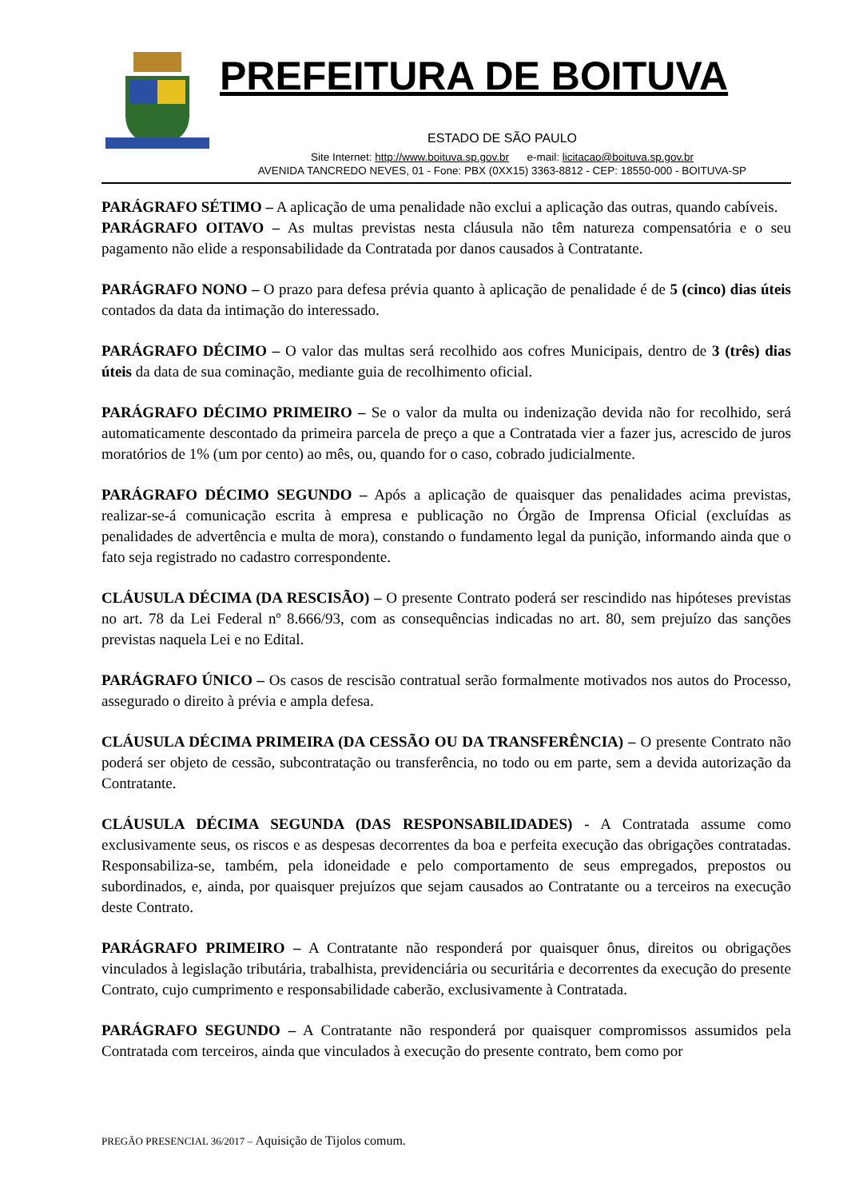PREFEITURA DE BOITUVA
ESTADO DE SÃO PAULO
Site Internet: http://www.boituva.sp.gov.br e-mail: licitacao@boituva.sp.gov.br
AVENIDA TANCREDO NEVES, 01 - Fone: PBX (0XX15) 3363-8812 - CEP: 18550-000 - BOITUVA-SP
PARÁGRAFO SÉTIMO – A aplicação de uma penalidade não exclui a aplicação das outras, quando cabíveis.
PARÁGRAFO OITAVO – As multas previstas nesta cláusula não têm natureza compensatória e o seu pagamento não elide a responsabilidade da Contratada por danos causados à Contratante.
PARÁGRAFO NONO – O prazo para defesa prévia quanto à aplicação de penalidade é de 5 (cinco) dias úteis contados da data da intimação do interessado.
PARÁGRAFO DÉCIMO – O valor das multas será recolhido aos cofres Municipais, dentro de 3 (três) dias úteis da data de sua cominação, mediante guia de recolhimento oficial.
PARÁGRAFO DÉCIMO PRIMEIRO – Se o valor da multa ou indenização devida não for recolhido, será automaticamente descontado da primeira parcela de preço a que a Contratada vier a fazer jus, acrescido de juros moratórios de 1% (um por cento) ao mês, ou, quando for o caso, cobrado judicialmente.
PARÁGRAFO DÉCIMO SEGUNDO – Após a aplicação de quaisquer das penalidades acima previstas, realizar-se-á comunicação escrita à empresa e publicação no Órgão de Imprensa Oficial (excluídas as penalidades de advertência e multa de mora), constando o fundamento legal da punição, informando ainda que o fato seja registrado no cadastro correspondente.
CLÁUSULA DÉCIMA (DA RESCISÃO) – O presente Contrato poderá ser rescindido nas hipóteses previstas no art. 78 da Lei Federal nº 8.666/93, com as consequências indicadas no art. 80, sem prejuízo das sanções previstas naquela Lei e no Edital.
PARÁGRAFO ÚNICO – Os casos de rescisão contratual serão formalmente motivados nos autos do Processo, assegurado o direito à prévia e ampla defesa.
CLÁUSULA DÉCIMA PRIMEIRA (DA CESSÃO OU DA TRANSFERÊNCIA) – O presente Contrato não poderá ser objeto de cessão, subcontratação ou transferência, no todo ou em parte, sem a devida autorização da Contratante.
CLÁUSULA DÉCIMA SEGUNDA (DAS RESPONSABILIDADES) - A Contratada assume como exclusivamente seus, os riscos e as despesas decorrentes da boa e perfeita execução das obrigações contratadas. Responsabiliza-se, também, pela idoneidade e pelo comportamento de seus empregados, prepostos ou subordinados, e, ainda, por quaisquer prejuízos que sejam causados ao Contratante ou a terceiros na execução deste Contrato.
PARÁGRAFO PRIMEIRO – A Contratante não responderá por quaisquer ônus, direitos ou obrigações vinculados à legislação tributária, trabalhista, previdenciária ou securitária e decorrentes da execução do presente Contrato, cujo cumprimento e responsabilidade caberão, exclusivamente à Contratada.
PARÁGRAFO SEGUNDO – A Contratante não responderá por quaisquer compromissos assumidos pela Contratada com terceiros, ainda que vinculados à execução do presente contrato, bem como por
PREGÃO PRESENCIAL 36/2017 – Aquisição de Tijolos comum.